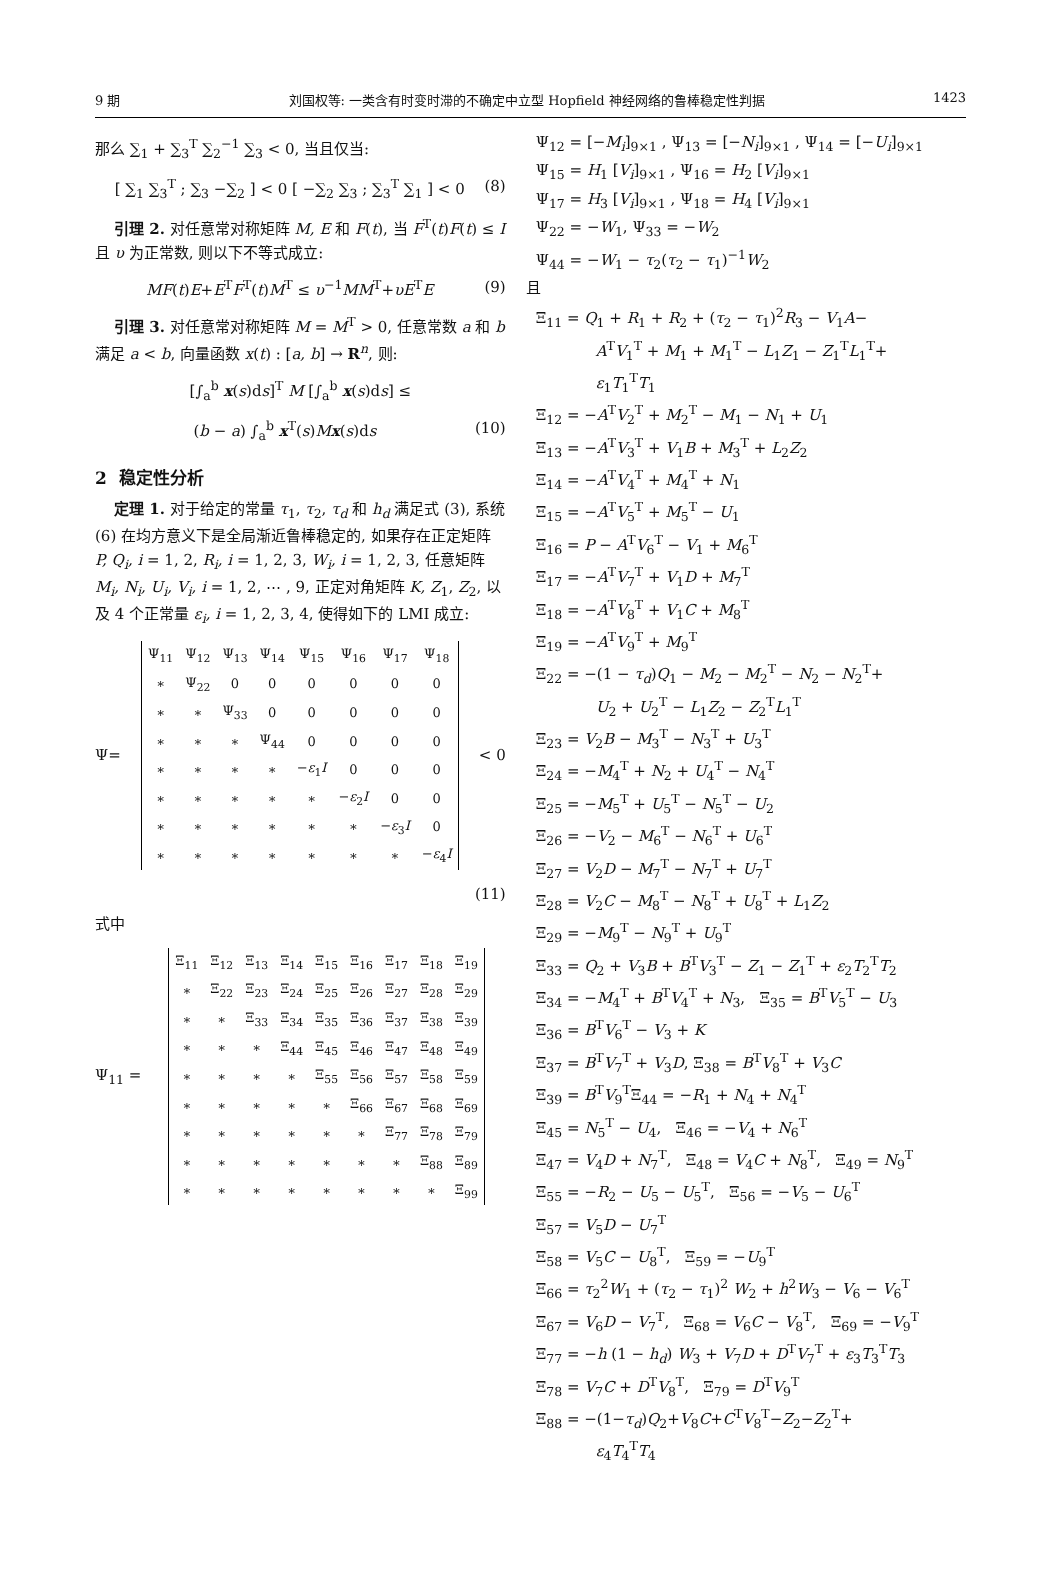9 期 刘国权等: 一类含有时变时滞的不确定中立型 Hopfield 神经网络的鲁棒稳定性判据 1423
那么 ∑<sub>1</sub> + ∑<sub>3</sub><sup>T</sup> ∑<sub>2</sub><sup>−1</sup> ∑<sub>3</sub> < 0, 当且仅当:
[ ∑<sub>1</sub> ∑<sub>3</sub><sup>T</sup> ; ∑<sub>3</sub> −∑<sub>2</sub> ] < 0 [ −∑<sub>2</sub> ∑<sub>3</sub> ; ∑<sub>3</sub><sup>T</sup> ∑<sub>1</sub> ] < 0 (8)
引理 2. 对任意常对称矩阵 M, E 和 F(t), 当 F<sup>T</sup>(t)F(t) ≤ I 且 υ 为正常数, 则以下不等式成立:
MF(t)E+E<sup>T</sup>F<sup>T</sup>(t)M<sup>T</sup> ≤ υ<sup>−1</sup>MM<sup>T</sup>+υE<sup>T</sup>E (9)
引理 3. 对任意常对称矩阵 M = M<sup>T</sup> > 0, 任意常数 a 和 b 满足 a < b, 向量函数 x(t) : [a, b] → R<sup>n</sup>, 则:
[∫<sub>a</sub><sup>b</sup> x(s)ds]<sup>T</sup> M [∫<sub>a</sub><sup>b</sup> x(s)ds] ≤
(b − a) ∫<sub>a</sub><sup>b</sup> x<sup>T</sup>(s)Mx(s)ds (10)
2 稳定性分析
定理 1. 对于给定的常量 τ<sub>1</sub>, τ<sub>2</sub>, τ<sub>d</sub> 和 h<sub>d</sub> 满足式 (3), 系统 (6) 在均方意义下是全局渐近鲁棒稳定的, 如果存在正定矩阵 P, Q<sub>i</sub>, i = 1, 2, R<sub>i</sub>, i = 1, 2, 3, W<sub>i</sub>, i = 1, 2, 3, 任意矩阵 M<sub>i</sub>, N<sub>i</sub>, U<sub>i</sub>, V<sub>i</sub>, i = 1, 2, ⋯ , 9, 正定对角矩阵 K, Z<sub>1</sub>, Z<sub>2</sub>, 以及 4 个正常量 ε<sub>i</sub>, i = 1, 2, 3, 4, 使得如下的 LMI 成立:
Ψ=
| Ψ<sub>11</sub> | Ψ<sub>12</sub> | Ψ<sub>13</sub> | Ψ<sub>14</sub> | Ψ<sub>15</sub> | Ψ<sub>16</sub> | Ψ<sub>17</sub> | Ψ<sub>18</sub> |
| ∗ | Ψ<sub>22</sub> | 0 | 0 | 0 | 0 | 0 | 0 |
| ∗ | ∗ | Ψ<sub>33</sub> | 0 | 0 | 0 | 0 | 0 |
| ∗ | ∗ | ∗ | Ψ<sub>44</sub> | 0 | 0 | 0 | 0 |
| ∗ | ∗ | ∗ | ∗ | − ε<sub>1</sub> I | 0 | 0 | 0 |
| ∗ | ∗ | ∗ | ∗ | ∗ | − ε<sub>2</sub> I | 0 | 0 |
| ∗ | ∗ | ∗ | ∗ | ∗ | ∗ | − ε<sub>3</sub> I | 0 |
| ∗ | ∗ | ∗ | ∗ | ∗ | ∗ | ∗ | − ε<sub>4</sub> I |
< 0
(11)
式中
Ψ<sub>11</sub> =
| Ξ<sub>11</sub> | Ξ<sub>12</sub> | Ξ<sub>13</sub> | Ξ<sub>14</sub> | Ξ<sub>15</sub> | Ξ<sub>16</sub> | Ξ<sub>17</sub> | Ξ<sub>18</sub> | Ξ<sub>19</sub> |
| ∗ | Ξ<sub>22</sub> | Ξ<sub>23</sub> | Ξ<sub>24</sub> | Ξ<sub>25</sub> | Ξ<sub>26</sub> | Ξ<sub>27</sub> | Ξ<sub>28</sub> | Ξ<sub>29</sub> |
| ∗ | ∗ | Ξ<sub>33</sub> | Ξ<sub>34</sub> | Ξ<sub>35</sub> | Ξ<sub>36</sub> | Ξ<sub>37</sub> | Ξ<sub>38</sub> | Ξ<sub>39</sub> |
| ∗ | ∗ | ∗ | Ξ<sub>44</sub> | Ξ<sub>45</sub> | Ξ<sub>46</sub> | Ξ<sub>47</sub> | Ξ<sub>48</sub> | Ξ<sub>49</sub> |
| ∗ | ∗ | ∗ | ∗ | Ξ<sub>55</sub> | Ξ<sub>56</sub> | Ξ<sub>57</sub> | Ξ<sub>58</sub> | Ξ<sub>59</sub> |
| ∗ | ∗ | ∗ | ∗ | ∗ | Ξ<sub>66</sub> | Ξ<sub>67</sub> | Ξ<sub>68</sub> | Ξ<sub>69</sub> |
| ∗ | ∗ | ∗ | ∗ | ∗ | ∗ | Ξ<sub>77</sub> | Ξ<sub>78</sub> | Ξ<sub>79</sub> |
| ∗ | ∗ | ∗ | ∗ | ∗ | ∗ | ∗ | Ξ<sub>88</sub> | Ξ<sub>89</sub> |
| ∗ | ∗ | ∗ | ∗ | ∗ | ∗ | ∗ | ∗ | Ξ<sub>99</sub> |
Ψ<sub>12</sub> = [−M<sub>i</sub>]<sub>9×1</sub> , Ψ<sub>13</sub> = [−N<sub>i</sub>]<sub>9×1</sub> , Ψ<sub>14</sub> = [−U<sub>i</sub>]<sub>9×1</sub>
Ψ<sub>15</sub> = H<sub>1</sub> [V<sub>i</sub>]<sub>9×1</sub> , Ψ<sub>16</sub> = H<sub>2</sub> [V<sub>i</sub>]<sub>9×1</sub>
Ψ<sub>17</sub> = H<sub>3</sub> [V<sub>i</sub>]<sub>9×1</sub> , Ψ<sub>18</sub> = H<sub>4</sub> [V<sub>i</sub>]<sub>9×1</sub>
Ψ<sub>22</sub> = −W<sub>1</sub>, Ψ<sub>33</sub> = −W<sub>2</sub>
Ψ<sub>44</sub> = −W<sub>1</sub> − τ<sub>2</sub>(τ<sub>2</sub> − τ<sub>1</sub>)<sup>−1</sup>W<sub>2</sub>
且
Ξ<sub>11</sub> = Q<sub>1</sub> + R<sub>1</sub> + R<sub>2</sub> + (τ<sub>2</sub> − τ<sub>1</sub>)<sup>2</sup>R<sub>3</sub> − V<sub>1</sub>A−
A<sup>T</sup>V<sub>1</sub><sup>T</sup> + M<sub>1</sub> + M<sub>1</sub><sup>T</sup> − L<sub>1</sub>Z<sub>1</sub> − Z<sub>1</sub><sup>T</sup>L<sub>1</sub><sup>T</sup>+
ε<sub>1</sub>T<sub>1</sub><sup>T</sup>T<sub>1</sub>
Ξ<sub>12</sub> = −A<sup>T</sup>V<sub>2</sub><sup>T</sup> + M<sub>2</sub><sup>T</sup> − M<sub>1</sub> − N<sub>1</sub> + U<sub>1</sub>
Ξ<sub>13</sub> = −A<sup>T</sup>V<sub>3</sub><sup>T</sup> + V<sub>1</sub>B + M<sub>3</sub><sup>T</sup> + L<sub>2</sub>Z<sub>2</sub>
Ξ<sub>14</sub> = −A<sup>T</sup>V<sub>4</sub><sup>T</sup> + M<sub>4</sub><sup>T</sup> + N<sub>1</sub>
Ξ<sub>15</sub> = −A<sup>T</sup>V<sub>5</sub><sup>T</sup> + M<sub>5</sub><sup>T</sup> − U<sub>1</sub>
Ξ<sub>16</sub> = P − A<sup>T</sup>V<sub>6</sub><sup>T</sup> − V<sub>1</sub> + M<sub>6</sub><sup>T</sup>
Ξ<sub>17</sub> = −A<sup>T</sup>V<sub>7</sub><sup>T</sup> + V<sub>1</sub>D + M<sub>7</sub><sup>T</sup>
Ξ<sub>18</sub> = −A<sup>T</sup>V<sub>8</sub><sup>T</sup> + V<sub>1</sub>C + M<sub>8</sub><sup>T</sup>
Ξ<sub>19</sub> = −A<sup>T</sup>V<sub>9</sub><sup>T</sup> + M<sub>9</sub><sup>T</sup>
Ξ<sub>22</sub> = −(1 − τ<sub>d</sub>)Q<sub>1</sub> − M<sub>2</sub> − M<sub>2</sub><sup>T</sup> − N<sub>2</sub> − N<sub>2</sub><sup>T</sup>+
U<sub>2</sub> + U<sub>2</sub><sup>T</sup> − L<sub>1</sub>Z<sub>2</sub> − Z<sub>2</sub><sup>T</sup>L<sub>1</sub><sup>T</sup>
Ξ<sub>23</sub> = V<sub>2</sub>B − M<sub>3</sub><sup>T</sup> − N<sub>3</sub><sup>T</sup> + U<sub>3</sub><sup>T</sup>
Ξ<sub>24</sub> = −M<sub>4</sub><sup>T</sup> + N<sub>2</sub> + U<sub>4</sub><sup>T</sup> − N<sub>4</sub><sup>T</sup>
Ξ<sub>25</sub> = −M<sub>5</sub><sup>T</sup> + U<sub>5</sub><sup>T</sup> − N<sub>5</sub><sup>T</sup> − U<sub>2</sub>
Ξ<sub>26</sub> = −V<sub>2</sub> − M<sub>6</sub><sup>T</sup> − N<sub>6</sub><sup>T</sup> + U<sub>6</sub><sup>T</sup>
Ξ<sub>27</sub> = V<sub>2</sub>D − M<sub>7</sub><sup>T</sup> − N<sub>7</sub><sup>T</sup> + U<sub>7</sub><sup>T</sup>
Ξ<sub>28</sub> = V<sub>2</sub>C − M<sub>8</sub><sup>T</sup> − N<sub>8</sub><sup>T</sup> + U<sub>8</sub><sup>T</sup> + L<sub>1</sub>Z<sub>2</sub>
Ξ<sub>29</sub> = −M<sub>9</sub><sup>T</sup> − N<sub>9</sub><sup>T</sup> + U<sub>9</sub><sup>T</sup>
Ξ<sub>33</sub> = Q<sub>2</sub> + V<sub>3</sub>B + B<sup>T</sup>V<sub>3</sub><sup>T</sup> − Z<sub>1</sub> − Z<sub>1</sub><sup>T</sup> + ε<sub>2</sub>T<sub>2</sub><sup>T</sup>T<sub>2</sub>
Ξ<sub>34</sub> = −M<sub>4</sub><sup>T</sup> + B<sup>T</sup>V<sub>4</sub><sup>T</sup> + N<sub>3</sub>, Ξ<sub>35</sub> = B<sup>T</sup>V<sub>5</sub><sup>T</sup> − U<sub>3</sub>
Ξ<sub>36</sub> = B<sup>T</sup>V<sub>6</sub><sup>T</sup> − V<sub>3</sub> + K
Ξ<sub>37</sub> = B<sup>T</sup>V<sub>7</sub><sup>T</sup> + V<sub>3</sub>D, Ξ<sub>38</sub> = B<sup>T</sup>V<sub>8</sub><sup>T</sup> + V<sub>3</sub>C
Ξ<sub>39</sub> = B<sup>T</sup>V<sub>9</sub><sup>T</sup>Ξ<sub>44</sub> = −R<sub>1</sub> + N<sub>4</sub> + N<sub>4</sub><sup>T</sup>
Ξ<sub>45</sub> = N<sub>5</sub><sup>T</sup> − U<sub>4</sub>, Ξ<sub>46</sub> = −V<sub>4</sub> + N<sub>6</sub><sup>T</sup>
Ξ<sub>47</sub> = V<sub>4</sub>D + N<sub>7</sub><sup>T</sup>, Ξ<sub>48</sub> = V<sub>4</sub>C + N<sub>8</sub><sup>T</sup>, Ξ<sub>49</sub> = N<sub>9</sub><sup>T</sup>
Ξ<sub>55</sub> = −R<sub>2</sub> − U<sub>5</sub> − U<sub>5</sub><sup>T</sup>, Ξ<sub>56</sub> = −V<sub>5</sub> − U<sub>6</sub><sup>T</sup>
Ξ<sub>57</sub> = V<sub>5</sub>D − U<sub>7</sub><sup>T</sup>
Ξ<sub>58</sub> = V<sub>5</sub>C − U<sub>8</sub><sup>T</sup>, Ξ<sub>59</sub> = −U<sub>9</sub><sup>T</sup>
Ξ<sub>66</sub> = τ<sub>2</sub><sup>2</sup>W<sub>1</sub> + (τ<sub>2</sub> − τ<sub>1</sub>)<sup>2</sup> W<sub>2</sub> + h<sup>2</sup>W<sub>3</sub> − V<sub>6</sub> − V<sub>6</sub><sup>T</sup>
Ξ<sub>67</sub> = V<sub>6</sub>D − V<sub>7</sub><sup>T</sup>, Ξ<sub>68</sub> = V<sub>6</sub>C − V<sub>8</sub><sup>T</sup>, Ξ<sub>69</sub> = −V<sub>9</sub><sup>T</sup>
Ξ<sub>77</sub> = −h (1 − h<sub>d</sub>) W<sub>3</sub> + V<sub>7</sub>D + D<sup>T</sup>V<sub>7</sub><sup>T</sup> + ε<sub>3</sub>T<sub>3</sub><sup>T</sup>T<sub>3</sub>
Ξ<sub>78</sub> = V<sub>7</sub>C + D<sup>T</sup>V<sub>8</sub><sup>T</sup>, Ξ<sub>79</sub> = D<sup>T</sup>V<sub>9</sub><sup>T</sup>
Ξ<sub>88</sub> = −(1−τ<sub>d</sub>)Q<sub>2</sub>+V<sub>8</sub>C+C<sup>T</sup>V<sub>8</sub><sup>T</sup>−Z<sub>2</sub>−Z<sub>2</sub><sup>T</sup>+
ε<sub>4</sub>T<sub>4</sub><sup>T</sup>T<sub>4</sub>